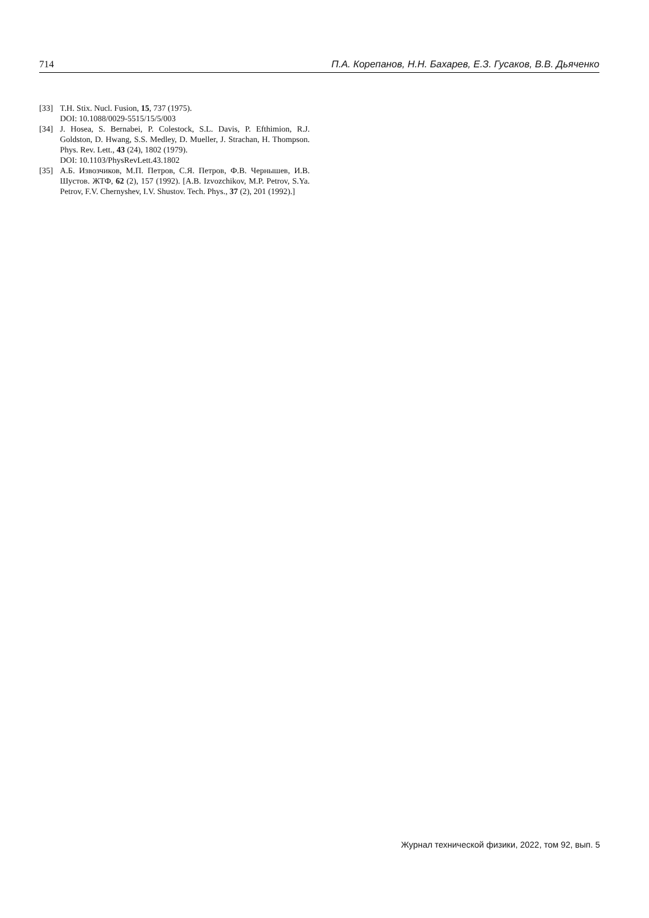714 П.А. Корепанов, Н.Н. Бахарев, Е.З. Гусаков, В.В. Дьяченко
[33] T.H. Stix. Nucl. Fusion, 15, 737 (1975).
DOI: 10.1088/0029-5515/15/5/003
[34] J. Hosea, S. Bernabei, P. Colestock, S.L. Davis, P. Efthimion, R.J. Goldston, D. Hwang, S.S. Medley, D. Mueller, J. Strachan, H. Thompson. Phys. Rev. Lett., 43 (24), 1802 (1979).
DOI: 10.1103/PhysRevLett.43.1802
[35] А.Б. Извозчиков, М.П. Петров, С.Я. Петров, Ф.В. Чернышев, И.В. Шустов. ЖТФ, 62 (2), 157 (1992). [A.B. Izvozchikov, M.P. Petrov, S.Ya. Petrov, F.V. Chernyshev, I.V. Shustov. Tech. Phys., 37 (2), 201 (1992).]
Журнал технической физики, 2022, том 92, вып. 5